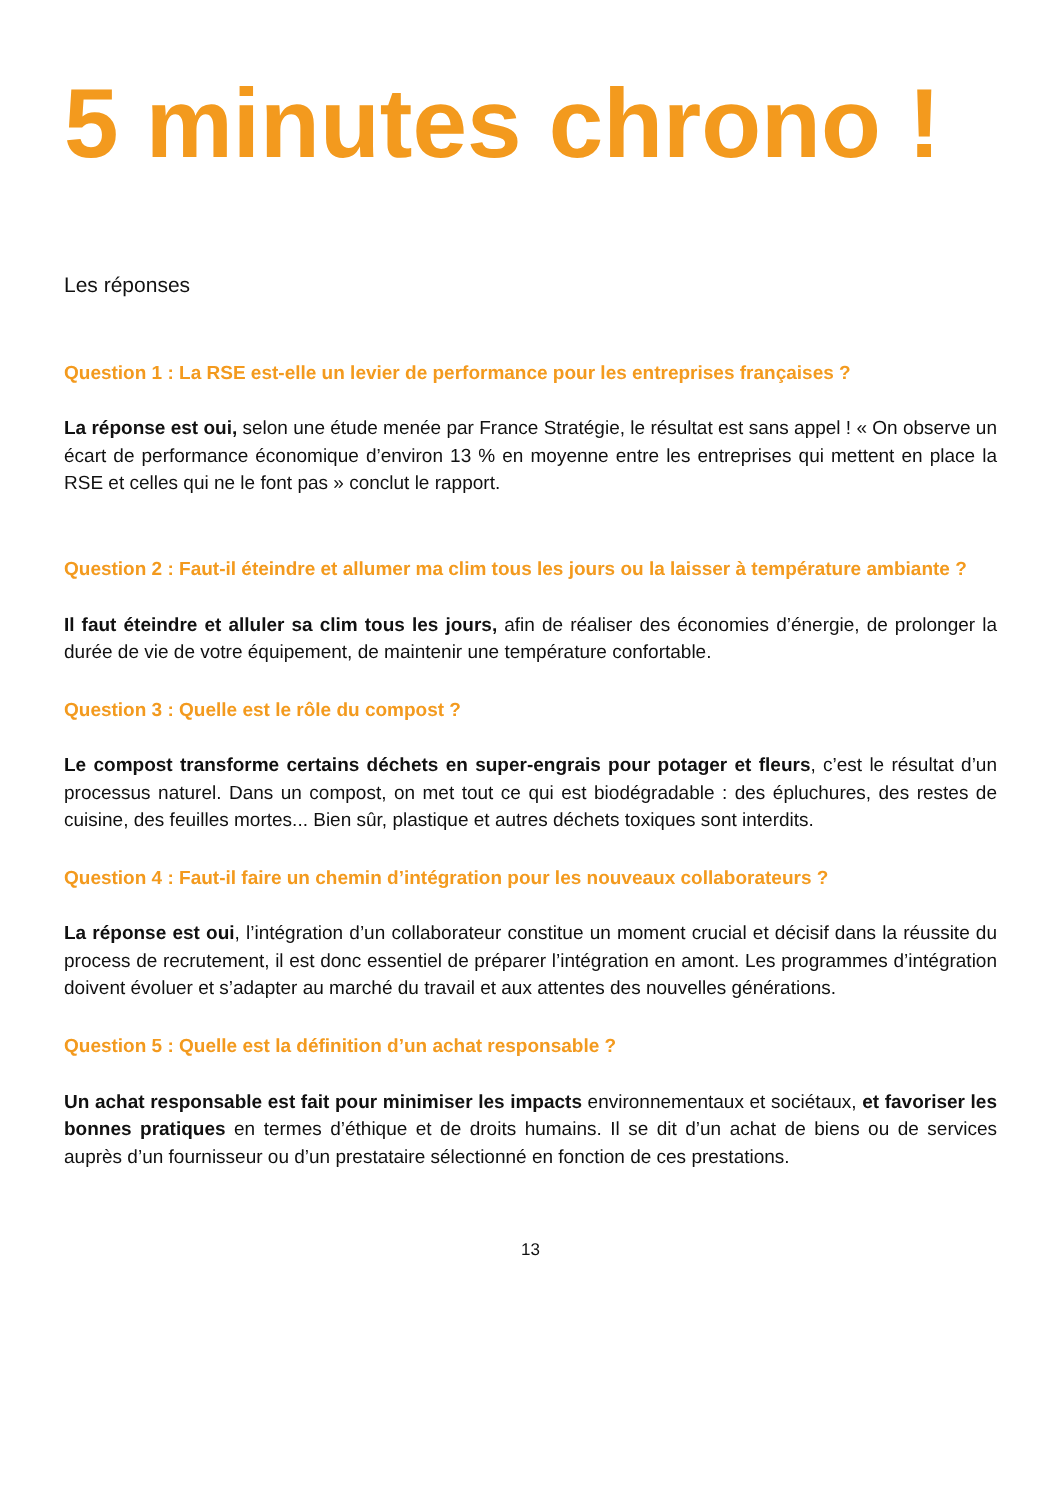5 minutes chrono !
Les réponses
Question 1 : La RSE est-elle un levier de performance pour les entreprises françaises ?
La réponse est oui, selon une étude menée par France Stratégie, le résultat est sans appel ! « On observe un écart de performance économique d’environ 13 % en moyenne entre les entreprises qui mettent en place la RSE et celles qui ne le font pas » conclut le rapport.
Question 2 : Faut-il éteindre et allumer ma clim tous les jours ou la laisser à température ambiante ?
Il faut éteindre et alluler sa clim tous les jours, afin de réaliser des économies d’énergie, de prolonger la durée de vie de votre équipement, de maintenir une température confortable.
Question 3 : Quelle est le rôle du compost ?
Le compost transforme certains déchets en super-engrais pour potager et fleurs, c’est le résultat d’un processus naturel. Dans un compost, on met tout ce qui est biodégradable : des épluchures, des restes de cuisine, des feuilles mortes... Bien sûr, plastique et autres déchets toxiques sont interdits.
Question 4 : Faut-il faire un chemin d’intégration pour les nouveaux collaborateurs ?
La réponse est oui, l’intégration d’un collaborateur constitue un moment crucial et décisif dans la réussite du process de recrutement, il est donc essentiel de préparer l’intégration en amont. Les programmes d’intégration doivent évoluer et s’adapter au marché du travail et aux attentes des nouvelles générations.
Question 5 : Quelle est la définition d’un achat responsable ?
Un achat responsable est fait pour minimiser les impacts environnementaux et sociétaux, et favoriser les bonnes pratiques en termes d’éthique et de droits humains. Il se dit d’un achat de biens ou de services auprès d’un fournisseur ou d’un prestataire sélectionné en fonction de ces prestations.
13